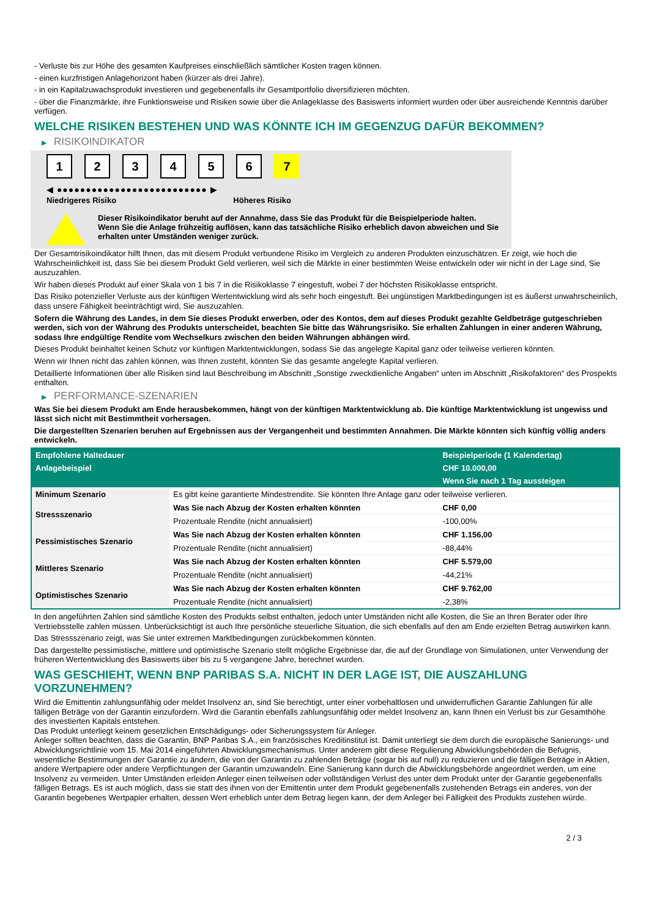- Verluste bis zur Höhe des gesamten Kaufpreises einschließlich sämtlicher Kosten tragen können.
- einen kurzfristigen Anlagehorizont haben (kürzer als drei Jahre).
- in ein Kapitalzuwachsprodukt investieren und gegebenenfalls ihr Gesamtportfolio diversifizieren möchten.
- über die Finanzmärkte, ihre Funktionsweise und Risiken sowie über die Anlageklasse des Basiswerts informiert wurden oder über ausreichende Kenntnis darüber verfügen.
WELCHE RISIKEN BESTEHEN UND WAS KÖNNTE ICH IM GEGENZUG DAFÜR BEKOMMEN?
▶ RISIKOINDIKATOR
1 2 3 4 5 6 7
◀ ●●●●●●●●●●●●●●●●●●●●●●●●●● ▶
Niedrigeres Risiko Höheres Risiko
Dieser Risikoindikator beruht auf der Annahme, dass Sie das Produkt für die Beispielperiode halten.
Wenn Sie die Anlage frühzeitig auflösen, kann das tatsächliche Risiko erheblich davon abweichen und Sie erhalten unter Umständen weniger zurück.
Der Gesamtrisikoindikator hilft Ihnen, das mit diesem Produkt verbundene Risiko im Vergleich zu anderen Produkten einzuschätzen. Er zeigt, wie hoch die Wahrscheinlichkeit ist, dass Sie bei diesem Produkt Geld verlieren, weil sich die Märkte in einer bestimmten Weise entwickeln oder wir nicht in der Lage sind, Sie auszuzahlen.
Wir haben dieses Produkt auf einer Skala von 1 bis 7 in die Risikoklasse 7 eingestuft, wobei 7 der höchsten Risikoklasse entspricht.
Das Risiko potenzieller Verluste aus der künftigen Wertentwicklung wird als sehr hoch eingestuft. Bei ungünstigen Marktbedingungen ist es äußerst unwahrscheinlich, dass unsere Fähigkeit beeinträchtigt wird, Sie auszuzahlen.
Sofern die Währung des Landes, in dem Sie dieses Produkt erwerben, oder des Kontos, dem auf dieses Produkt gezahlte Geldbeträge gutgeschrieben werden, sich von der Währung des Produkts unterscheidet, beachten Sie bitte das Währungsrisiko. Sie erhalten Zahlungen in einer anderen Währung, sodass Ihre endgültige Rendite vom Wechselkurs zwischen den beiden Währungen abhängen wird.
Dieses Produkt beinhaltet keinen Schutz vor künftigen Marktentwicklungen, sodass Sie das angelegte Kapital ganz oder teilweise verlieren könnten.
Wenn wir Ihnen nicht das zahlen können, was Ihnen zusteht, könnten Sie das gesamte angelegte Kapital verlieren.
Detaillierte Informationen über alle Risiken sind laut Beschreibung im Abschnitt „Sonstige zweckdienliche Angaben“ unten im Abschnitt „Risikofaktoren“ des Prospekts enthalten.
▶ PERFORMANCE-SZENARIEN
Was Sie bei diesem Produkt am Ende herausbekommen, hängt von der künftigen Marktentwicklung ab. Die künftige Marktentwicklung ist ungewiss und lässt sich nicht mit Bestimmtheit vorhersagen.
Die dargestellten Szenarien beruhen auf Ergebnissen aus der Vergangenheit und bestimmten Annahmen. Die Märkte könnten sich künftig völlig anders entwickeln.
| Empfohlene Haltedauer | | Beispielperiode (1 Kalendertag) |
| --- | --- | --- |
| Anlagebeispiel | | CHF 10.000,00 |
| | | Wenn Sie nach 1 Tag aussteigen |
| Minimum Szenario | Es gibt keine garantierte Mindestrendite. Sie könnten Ihre Anlage ganz oder teilweise verlieren. | |
| Stressszenario | Was Sie nach Abzug der Kosten erhalten könnten | CHF 0,00 |
| | Prozentuale Rendite (nicht annualisiert) | -100,00% |
| Pessimistisches Szenario | Was Sie nach Abzug der Kosten erhalten könnten | CHF 1.156,00 |
| | Prozentuale Rendite (nicht annualisiert) | -88,44% |
| Mittleres Szenario | Was Sie nach Abzug der Kosten erhalten könnten | CHF 5.579,00 |
| | Prozentuale Rendite (nicht annualisiert) | -44,21% |
| Optimistisches Szenario | Was Sie nach Abzug der Kosten erhalten könnten | CHF 9.762,00 |
| | Prozentuale Rendite (nicht annualisiert) | -2,38% |
In den angeführten Zahlen sind sämtliche Kosten des Produkts selbst enthalten, jedoch unter Umständen nicht alle Kosten, die Sie an Ihren Berater oder Ihre Vertriebsstelle zahlen müssen. Unberücksichtigt ist auch Ihre persönliche steuerliche Situation, die sich ebenfalls auf den am Ende erzielten Betrag auswirken kann.
Das Stressszenario zeigt, was Sie unter extremen Marktbedingungen zurückbekommen könnten.
Das dargestellte pessimistische, mittlere und optimistische Szenario stellt mögliche Ergebnisse dar, die auf der Grundlage von Simulationen, unter Verwendung der früheren Wertentwicklung des Basiswerts über bis zu 5 vergangene Jahre, berechnet wurden.
WAS GESCHIEHT, WENN BNP PARIBAS S.A. NICHT IN DER LAGE IST, DIE AUSZAHLUNG VORZUNEHMEN?
Wird die Emittentin zahlungsunfähig oder meldet Insolvenz an, sind Sie berechtigt, unter einer vorbehaltlosen und unwiderruflichen Garantie Zahlungen für alle fälligen Beträge von der Garantin einzufordern. Wird die Garantin ebenfalls zahlungsunfähig oder meldet Insolvenz an, kann Ihnen ein Verlust bis zur Gesamthöhe des investierten Kapitals entstehen.
Das Produkt unterliegt keinem gesetzlichen Entschädigungs- oder Sicherungssystem für Anleger.
Anleger sollten beachten, dass die Garantin, BNP Paribas S.A., ein französisches Kreditinstitut ist. Damit unterliegt sie dem durch die europäische Sanierungs- und Abwicklungsrichtlinie vom 15. Mai 2014 eingeführten Abwicklungsmechanismus. Unter anderem gibt diese Regulierung Abwicklungsbehörden die Befugnis, wesentliche Bestimmungen der Garantie zu ändern, die von der Garantin zu zahlenden Beträge (sogar bis auf null) zu reduzieren und die fälligen Beträge in Aktien, andere Wertpapiere oder andere Verpflichtungen der Garantin umzuwandeln. Eine Sanierung kann durch die Abwicklungsbehörde angeordnet werden, um eine Insolvenz zu vermeiden. Unter Umständen erleiden Anleger einen teilweisen oder vollständigen Verlust des unter dem Produkt unter der Garantie gegebenenfalls fälligen Betrags. Es ist auch möglich, dass sie statt des ihnen von der Emittentin unter dem Produkt gegebenenfalls zustehenden Betrags ein anderes, von der Garantin begebenes Wertpapier erhalten, dessen Wert erheblich unter dem Betrag liegen kann, der dem Anleger bei Fälligkeit des Produkts zustehen würde.
2 / 3